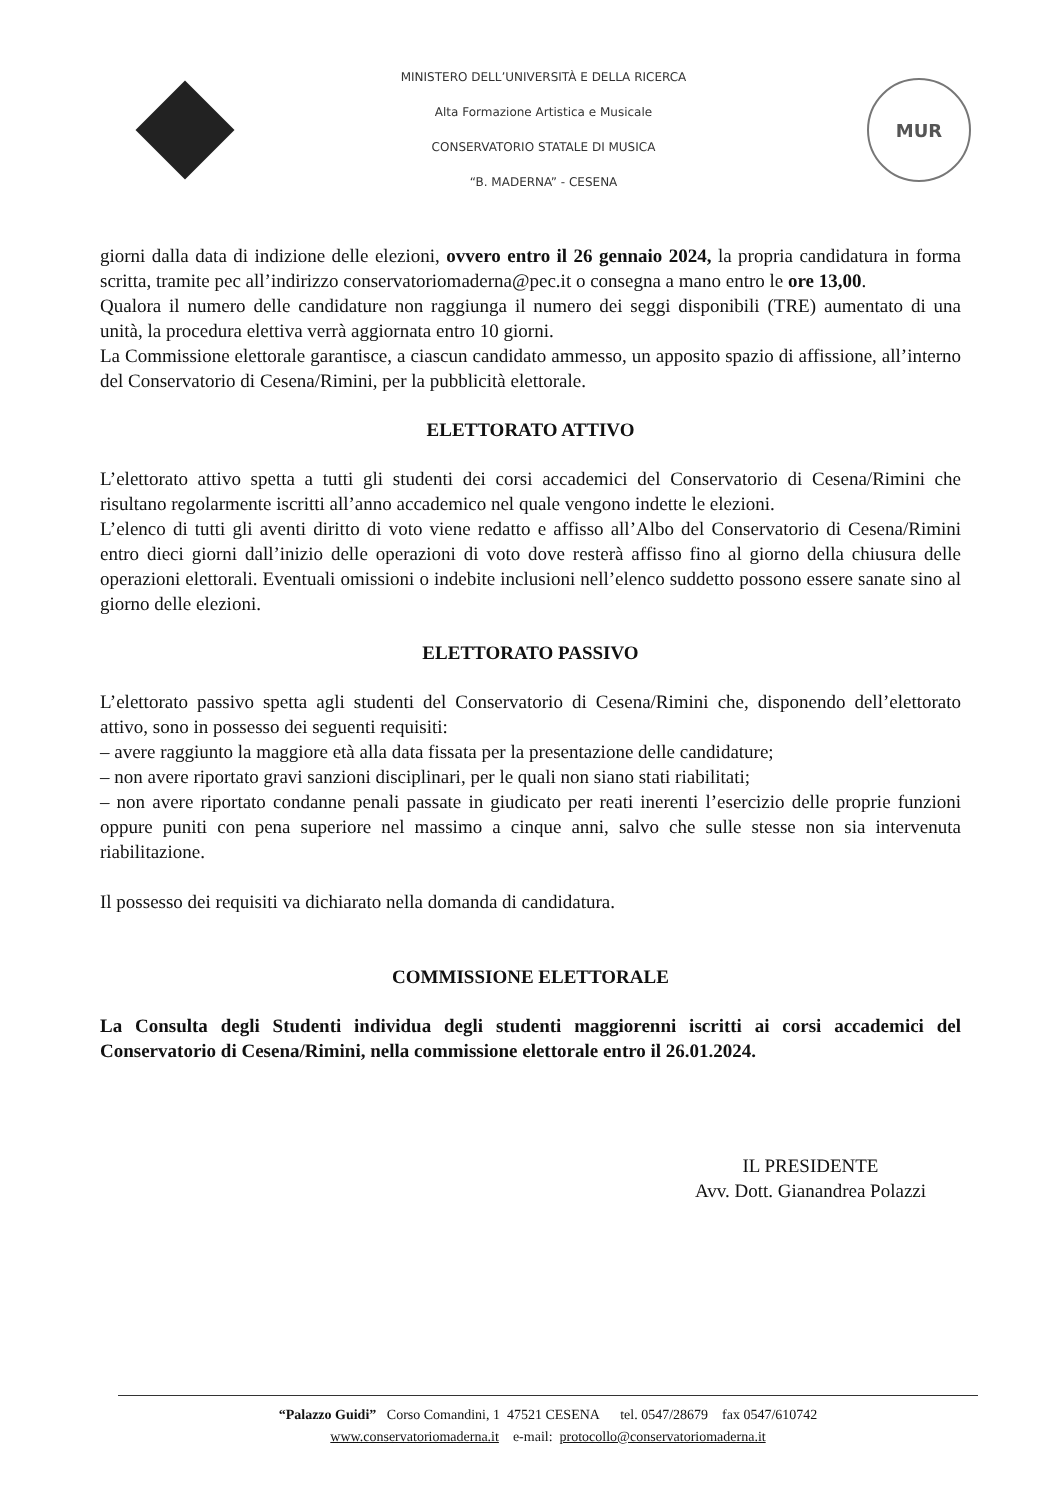MINISTERO DELL’UNIVERSITÀ E DELLA RICERCA
Alta Formazione Artistica e Musicale
CONSERVATORIO STATALE DI MUSICA
“B. MADERNA” - CESENA
MUR
giorni dalla data di indizione delle elezioni, ovvero entro il 26 gennaio 2024, la propria candidatura in forma scritta, tramite pec all’indirizzo conservatoriomaderna@pec.it o consegna a mano entro le ore 13,00.
Qualora il numero delle candidature non raggiunga il numero dei seggi disponibili (TRE) aumentato di una unità, la procedura elettiva verrà aggiornata entro 10 giorni.
La Commissione elettorale garantisce, a ciascun candidato ammesso, un apposito spazio di affissione, all’interno del Conservatorio di Cesena/Rimini, per la pubblicità elettorale.
ELETTORATO ATTIVO
L’elettorato attivo spetta a tutti gli studenti dei corsi accademici del Conservatorio di Cesena/Rimini che risultano regolarmente iscritti all’anno accademico nel quale vengono indette le elezioni.
L’elenco di tutti gli aventi diritto di voto viene redatto e affisso all’Albo del Conservatorio di Cesena/Rimini entro dieci giorni dall’inizio delle operazioni di voto dove resterà affisso fino al giorno della chiusura delle operazioni elettorali. Eventuali omissioni o indebite inclusioni nell’elenco suddetto possono essere sanate sino al giorno delle elezioni.
ELETTORATO PASSIVO
L’elettorato passivo spetta agli studenti del Conservatorio di Cesena/Rimini che, disponendo dell’elettorato attivo, sono in possesso dei seguenti requisiti:
– avere raggiunto la maggiore età alla data fissata per la presentazione delle candidature;
– non avere riportato gravi sanzioni disciplinari, per le quali non siano stati riabilitati;
– non avere riportato condanne penali passate in giudicato per reati inerenti l’esercizio delle proprie funzioni oppure puniti con pena superiore nel massimo a cinque anni, salvo che sulle stesse non sia intervenuta riabilitazione.
Il possesso dei requisiti va dichiarato nella domanda di candidatura.
COMMISSIONE ELETTORALE
La Consulta degli Studenti individua degli studenti maggiorenni iscritti ai corsi accademici del Conservatorio di Cesena/Rimini, nella commissione elettorale entro il 26.01.2024.
IL PRESIDENTE
Avv. Dott. Gianandrea Polazzi
“Palazzo Guidi” Corso Comandini, 1 47521 CESENA tel. 0547/28679 fax 0547/610742
www.conservatoriomaderna.it e-mail: protocollo@conservatoriomaderna.it